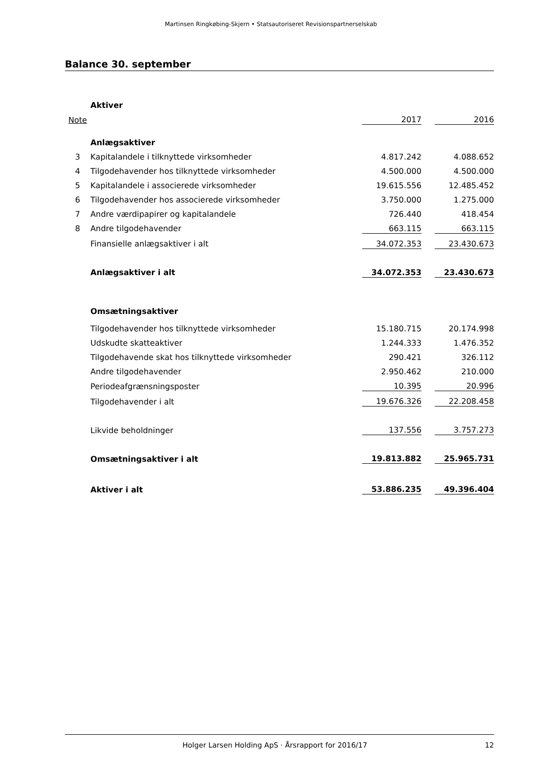Martinsen Ringkøbing-Skjern • Statsautoriseret Revisionspartnerselskab
Balance 30. september
| | Aktiver | | | |
| Note | | 2017 | | 2016 |
| | Anlægsaktiver | | | |
| 3 | Kapitalandele i tilknyttede virksomheder | 4.817.242 | | 4.088.652 |
| 4 | Tilgodehavender hos tilknyttede virksomheder | 4.500.000 | | 4.500.000 |
| 5 | Kapitalandele i associerede virksomheder | 19.615.556 | | 12.485.452 |
| 6 | Tilgodehavender hos associerede virksomheder | 3.750.000 | | 1.275.000 |
| 7 | Andre værdipapirer og kapitalandele | 726.440 | | 418.454 |
| 8 | Andre tilgodehavender | 663.115 | | 663.115 |
| | Finansielle anlægsaktiver i alt | 34.072.353 | | 23.430.673 |
| | Anlægsaktiver i alt | 34.072.353 | | 23.430.673 |
| | Omsætningsaktiver | | | |
| | Tilgodehavender hos tilknyttede virksomheder | 15.180.715 | | 20.174.998 |
| | Udskudte skatteaktiver | 1.244.333 | | 1.476.352 |
| | Tilgodehavende skat hos tilknyttede virksomheder | 290.421 | | 326.112 |
| | Andre tilgodehavender | 2.950.462 | | 210.000 |
| | Periodeafgrænsningsposter | 10.395 | | 20.996 |
| | Tilgodehavender i alt | 19.676.326 | | 22.208.458 |
| | Likvide beholdninger | 137.556 | | 3.757.273 |
| | Omsætningsaktiver i alt | 19.813.882 | | 25.965.731 |
| | Aktiver i alt | 53.886.235 | | 49.396.404 |
Holger Larsen Holding ApS · Årsrapport for 2016/17 12